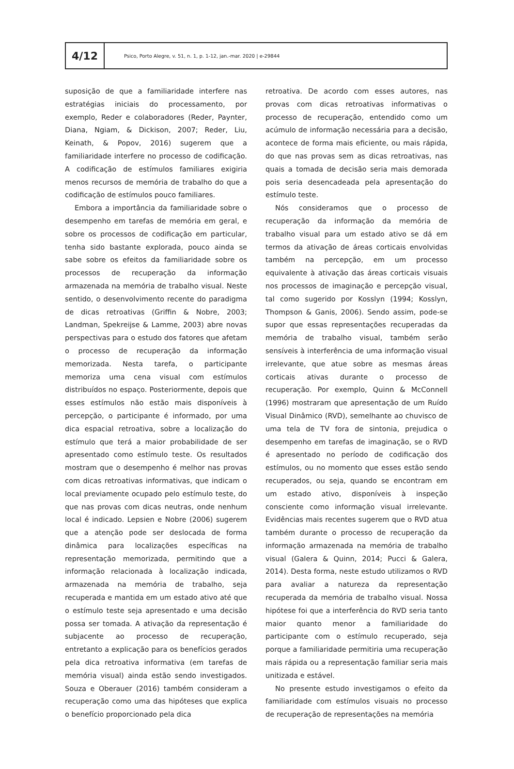4/12
Psico, Porto Alegre, v. 51, n. 1, p. 1-12, jan.-mar. 2020 | e-29844
suposição de que a familiaridade interfere nas estratégias iniciais do processamento, por exemplo, Reder e colaboradores (Reder, Paynter, Diana, Ngiam, & Dickison, 2007; Reder, Liu, Keinath, & Popov, 2016) sugerem que a familiaridade interfere no processo de codificação. A codificação de estímulos familiares exigiria menos recursos de memória de trabalho do que a codificação de estímulos pouco familiares.
Embora a importância da familiaridade sobre o desempenho em tarefas de memória em geral, e sobre os processos de codificação em particular, tenha sido bastante explorada, pouco ainda se sabe sobre os efeitos da familiaridade sobre os processos de recuperação da informação armazenada na memória de trabalho visual. Neste sentido, o desenvolvimento recente do paradigma de dicas retroativas (Griffin & Nobre, 2003; Landman, Spekreijse & Lamme, 2003) abre novas perspectivas para o estudo dos fatores que afetam o processo de recuperação da informação memorizada. Nesta tarefa, o participante memoriza uma cena visual com estímulos distribuídos no espaço. Posteriormente, depois que esses estímulos não estão mais disponíveis à percepção, o participante é informado, por uma dica espacial retroativa, sobre a localização do estímulo que terá a maior probabilidade de ser apresentado como estímulo teste. Os resultados mostram que o desempenho é melhor nas provas com dicas retroativas informativas, que indicam o local previamente ocupado pelo estímulo teste, do que nas provas com dicas neutras, onde nenhum local é indicado. Lepsien e Nobre (2006) sugerem que a atenção pode ser deslocada de forma dinâmica para localizações específicas na representação memorizada, permitindo que a informação relacionada à localização indicada, armazenada na memória de trabalho, seja recuperada e mantida em um estado ativo até que o estímulo teste seja apresentado e uma decisão possa ser tomada. A ativação da representação é subjacente ao processo de recuperação, entretanto a explicação para os benefícios gerados pela dica retroativa informativa (em tarefas de memória visual) ainda estão sendo investigados. Souza e Oberauer (2016) também consideram a recuperação como uma das hipóteses que explica o benefício proporcionado pela dica
retroativa. De acordo com esses autores, nas provas com dicas retroativas informativas o processo de recuperação, entendido como um acúmulo de informação necessária para a decisão, acontece de forma mais eficiente, ou mais rápida, do que nas provas sem as dicas retroativas, nas quais a tomada de decisão seria mais demorada pois seria desencadeada pela apresentação do estímulo teste.
Nós consideramos que o processo de recuperação da informação da memória de trabalho visual para um estado ativo se dá em termos da ativação de áreas corticais envolvidas também na percepção, em um processo equivalente à ativação das áreas corticais visuais nos processos de imaginação e percepção visual, tal como sugerido por Kosslyn (1994; Kosslyn, Thompson & Ganis, 2006). Sendo assim, pode-se supor que essas representações recuperadas da memória de trabalho visual, também serão sensíveis à interferência de uma informação visual irrelevante, que atue sobre as mesmas áreas corticais ativas durante o processo de recuperação. Por exemplo, Quinn & McConnell (1996) mostraram que apresentação de um Ruído Visual Dinâmico (RVD), semelhante ao chuvisco de uma tela de TV fora de sintonia, prejudica o desempenho em tarefas de imaginação, se o RVD é apresentado no período de codificação dos estímulos, ou no momento que esses estão sendo recuperados, ou seja, quando se encontram em um estado ativo, disponíveis à inspeção consciente como informação visual irrelevante. Evidências mais recentes sugerem que o RVD atua também durante o processo de recuperação da informação armazenada na memória de trabalho visual (Galera & Quinn, 2014; Pucci & Galera, 2014). Desta forma, neste estudo utilizamos o RVD para avaliar a natureza da representação recuperada da memória de trabalho visual. Nossa hipótese foi que a interferência do RVD seria tanto maior quanto menor a familiaridade do participante com o estímulo recuperado, seja porque a familiaridade permitiria uma recuperação mais rápida ou a representação familiar seria mais unitizada e estável.
No presente estudo investigamos o efeito da familiaridade com estímulos visuais no processo de recuperação de representações na memória